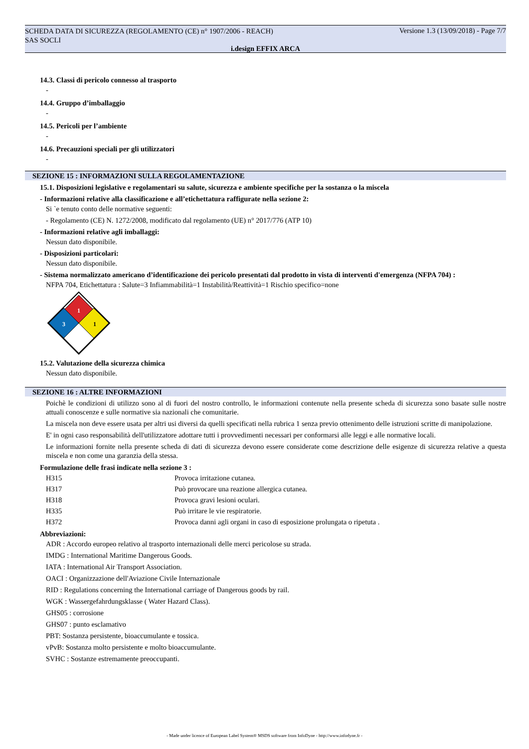SCHEDA DATA DI SICUREZZA (REGOLAMENTO (CE) n° 1907/2006 - REACH)
SAS SOCLI
Versione 1.3 (13/09/2018) - Page 7/7
i.design EFFIX ARCA
14.3. Classi di pericolo connesso al trasporto
-
14.4. Gruppo d’imballaggio
-
14.5. Pericoli per l’ambiente
-
14.6. Precauzioni speciali per gli utilizzatori
-
SEZIONE 15 : INFORMAZIONI SULLA REGOLAMENTAZIONE
15.1. Disposizioni legislative e regolamentari su salute, sicurezza e ambiente specifiche per la sostanza o la miscela
- Informazioni relative alla classificazione e all’etichettatura raffigurate nella sezione 2:
Si `e tenuto conto delle normative seguenti:
- Regolamento (CE) N. 1272/2008, modificato dal regolamento (UE) n° 2017/776 (ATP 10)
- Informazioni relative agli imballaggi:
Nessun dato disponibile.
- Disposizioni particolari:
Nessun dato disponibile.
- Sistema normalizzato americano d’identificazione dei pericolo presentati dal prodotto in vista di interventi d'emergenza (NFPA 704) :
NFPA 704, Etichettatura : Salute=3 Infiammabilità=1 Instabilità/Reattività=1 Rischio specifico=none
1
3
1
15.2. Valutazione della sicurezza chimica
Nessun dato disponibile.
SEZIONE 16 : ALTRE INFORMAZIONI
Poichè le condizioni di utilizzo sono al di fuori del nostro controllo, le informazioni contenute nella presente scheda di sicurezza sono basate sulle nostre attuali conoscenze e sulle normative sia nazionali che comunitarie.
La miscela non deve essere usata per altri usi diversi da quelli specificati nella rubrica 1 senza previo ottenimento delle istruzioni scritte di manipolazione.
E' in ogni caso responsabilità dell'utilizzatore adottare tutti i provvedimenti necessari per conformarsi alle leggi e alle normative locali.
Le informazioni fornite nella presente scheda di dati di sicurezza devono essere considerate come descrizione delle esigenze di sicurezza relative a questa miscela e non come una garanzia della stessa.
Formulazione delle frasi indicate nella sezione 3 :
| H315 | Provoca irritazione cutanea. |
| H317 | Può provocare una reazione allergica cutanea. |
| H318 | Provoca gravi lesioni oculari. |
| H335 | Può irritare le vie respiratorie. |
| H372 | Provoca danni agli organi in caso di esposizione prolungata o ripetuta . |
Abbreviazioni:
ADR : Accordo europeo relativo al trasporto internazionali delle merci pericolose su strada.
IMDG : International Maritime Dangerous Goods.
IATA : International Air Transport Association.
OACI : Organizzazione dell'Aviazione Civile Internazionale
RID : Regulations concerning the International carriage of Dangerous goods by rail.
WGK : Wassergefahrdungsklasse ( Water Hazard Class).
GHS05 : corrosione
GHS07 : punto esclamativo
PBT: Sostanza persistente, bioaccumulante e tossica.
vPvB: Sostanza molto persistente e molto bioaccumulante.
SVHC : Sostanze estremamente preoccupanti.
- Made under licence of European Label System® MSDS software from InfoDyne - http://www.infodyne.fr -